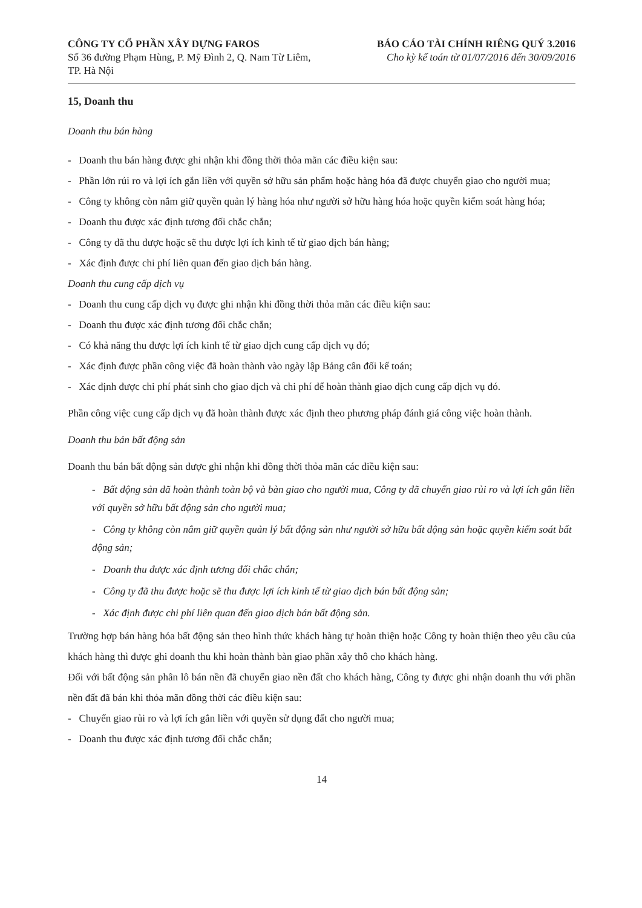CÔNG TY CỔ PHẦN XÂY DỰNG FAROS
Số 36 đường Phạm Hùng, P. Mỹ Đình 2, Q. Nam Từ Liêm,
TP. Hà Nội
BÁO CÁO TÀI CHÍNH RIÊNG QUÝ 3.2016
Cho kỳ kế toán từ 01/07/2016 đến 30/09/2016
15, Doanh thu
Doanh thu bán hàng
- Doanh thu bán hàng được ghi nhận khi đồng thời thỏa mãn các điều kiện sau:
- Phần lớn rủi ro và lợi ích gắn liền với quyền sở hữu sản phẩm hoặc hàng hóa đã được chuyển giao cho người mua;
- Công ty không còn nắm giữ quyền quản lý hàng hóa như người sở hữu hàng hóa hoặc quyền kiểm soát hàng hóa;
- Doanh thu được xác định tương đối chắc chắn;
- Công ty đã thu được hoặc sẽ thu được lợi ích kinh tế từ giao dịch bán hàng;
- Xác định được chi phí liên quan đến giao dịch bán hàng.
Doanh thu cung cấp dịch vụ
- Doanh thu cung cấp dịch vụ được ghi nhận khi đồng thời thỏa mãn các điều kiện sau:
- Doanh thu được xác định tương đối chắc chắn;
- Có khả năng thu được lợi ích kinh tế từ giao dịch cung cấp dịch vụ đó;
- Xác định được phần công việc đã hoàn thành vào ngày lập Bảng cân đối kế toán;
- Xác định được chi phí phát sinh cho giao dịch và chi phí để hoàn thành giao dịch cung cấp dịch vụ đó.
Phần công việc cung cấp dịch vụ đã hoàn thành được xác định theo phương pháp đánh giá công việc hoàn thành.
Doanh thu bán bất động sản
Doanh thu bán bất động sản được ghi nhận khi đồng thời thỏa mãn các điều kiện sau:
- Bất động sản đã hoàn thành toàn bộ và bàn giao cho người mua, Công ty đã chuyển giao rủi ro và lợi ích gắn liền với quyền sở hữu bất động sản cho người mua;
- Công ty không còn nắm giữ quyền quản lý bất động sản như người sở hữu bất động sản hoặc quyền kiểm soát bất động sản;
- Doanh thu được xác định tương đối chắc chắn;
- Công ty đã thu được hoặc sẽ thu được lợi ích kinh tế từ giao dịch bán bất động sản;
- Xác định được chi phí liên quan đến giao dịch bán bất động sản.
Trường hợp bán hàng hóa bất động sản theo hình thức khách hàng tự hoàn thiện hoặc Công ty hoàn thiện theo yêu cầu của khách hàng thì được ghi doanh thu khi hoàn thành bàn giao phần xây thô cho khách hàng.
Đối với bất động sản phân lô bán nền đã chuyển giao nền đất cho khách hàng, Công ty được ghi nhận doanh thu với phần nền đất đã bán khi thỏa mãn đồng thời các điều kiện sau:
- Chuyển giao rủi ro và lợi ích gắn liền với quyền sử dụng đất cho người mua;
- Doanh thu được xác định tương đối chắc chắn;
14